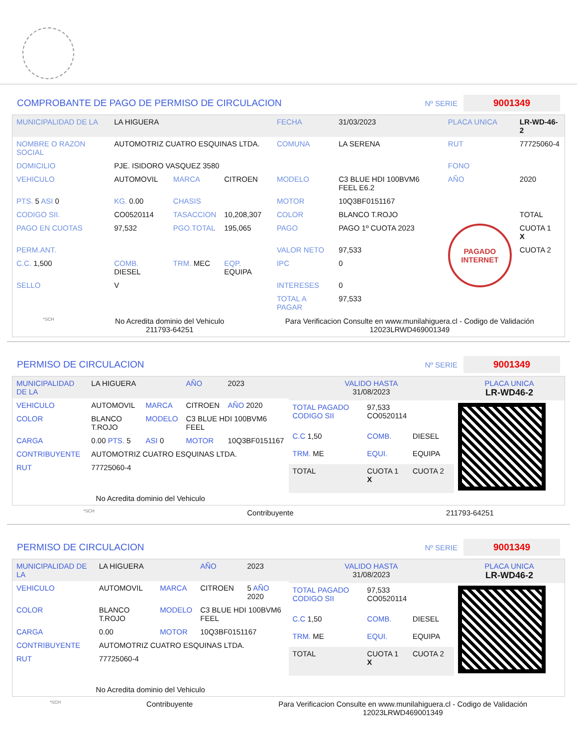COMPROBANTE DE PAGO DE PERMISO DE CIRCULACION Nº SERIE 9001349
| MUNICIPALIDAD DE LA | LA HIGUERA | | | FECHA | 31/03/2023 | PLACA UNICA | LR-WD-46-2 |
| NOMBRE O RAZON SOCIAL | AUTOMOTRIZ CUATRO ESQUINAS LTDA. | | | COMUNA | LA SERENA | RUT | 77725060-4 |
| DOMICILIO | PJE. ISIDORO VASQUEZ 3580 | | | | | FONO | |
| VEHICULO | AUTOMOVIL | MARCA | CITROEN | MODELO | C3 BLUE HDI 100BVM6 FEEL E6.2 | AÑO | 2020 |
| PTS. 5 ASI 0 | KG. 0.00 | CHASIS | | MOTOR | 10Q3BF0151167 | | |
| CODIGO SII. | CO0520114 | TASACCION | 10,208,307 | COLOR | BLANCO T.ROJO | | TOTAL |
| PAGO EN CUOTAS | 97,532 | PGO.TOTAL | 195,065 | PAGO | PAGO 1º CUOTA 2023 | PAGADO INTERNET | CUOTA 1 X |
| PERM.ANT. | | | | VALOR NETO | 97,533 | | CUOTA 2 |
| C.C. 1,500 | COMB. DIESEL | TRM. MEC | EQP. EQUIPA | IPC | 0 | | |
| SELLO | V | | | INTERESES | 0 | | |
| | | | | TOTAL A PAGAR | 97,533 | | |
*SCH No Acredita dominio del Vehiculo
211793-64251 Para Verificacion Consulte en www.munilahiguera.cl - Codigo de Validación
12023LRWD469001349
PERMISO DE CIRCULACION Nº SERIE 9001349
| MUNICIPALIDAD DE LA | LA HIGUERA | | AÑO | 2023 |
| VEHICULO | AUTOMOVIL | MARCA | CITROEN | AÑO 2020 |
| COLOR | BLANCO T.ROJO | MODELO | C3 BLUE HDI 100BVM6 FEEL | |
| CARGA | 0.00 PTS. 5 | ASI 0 | MOTOR | 10Q3BF0151167 |
| CONTRIBUYENTE | AUTOMOTRIZ CUATRO ESQUINAS LTDA. | | | |
| RUT | 77725060-4 | | | |
| No Acredita dominio del Vehiculo | | | | |
| VALIDO HASTA 31/08/2023 | | | PLACA UNICA LR-WD46-2 |
| TOTAL PAGADO CODIGO SII | 97,533 CO0520114 | | |
| C.C 1,50 | COMB. | DIESEL | |
| TRM. ME | EQUI. | EQUIPA | |
| TOTAL | CUOTA 1 X | CUOTA 2 | |
*SCH Contribuyente 211793-64251
PERMISO DE CIRCULACION Nº SERIE 9001349
| MUNICIPALIDAD DE LA | LA HIGUERA | | AÑO | 2023 |
| VEHICULO | AUTOMOVIL | MARCA | CITROEN | 5 AÑO 2020 |
| COLOR | BLANCO T.ROJO | MODELO | C3 BLUE HDI 100BVM6 FEEL | |
| CARGA | 0.00 | MOTOR | 10Q3BF0151167 | |
| CONTRIBUYENTE | AUTOMOTRIZ CUATRO ESQUINAS LTDA. | | | |
| RUT | 77725060-4 | | | |
| No Acredita dominio del Vehiculo | | | | |
| VALIDO HASTA 31/08/2023 | | | PLACA UNICA LR-WD46-2 |
| TOTAL PAGADO CODIGO SII | 97,533 CO0520114 | | |
| C.C 1,50 | COMB. | DIESEL | |
| TRM. ME | EQUI. | EQUIPA | |
| TOTAL | CUOTA 1 X | CUOTA 2 | |
*SCH Contribuyente Para Verificacion Consulte en www.munilahiguera.cl - Codigo de Validación
12023LRWD469001349